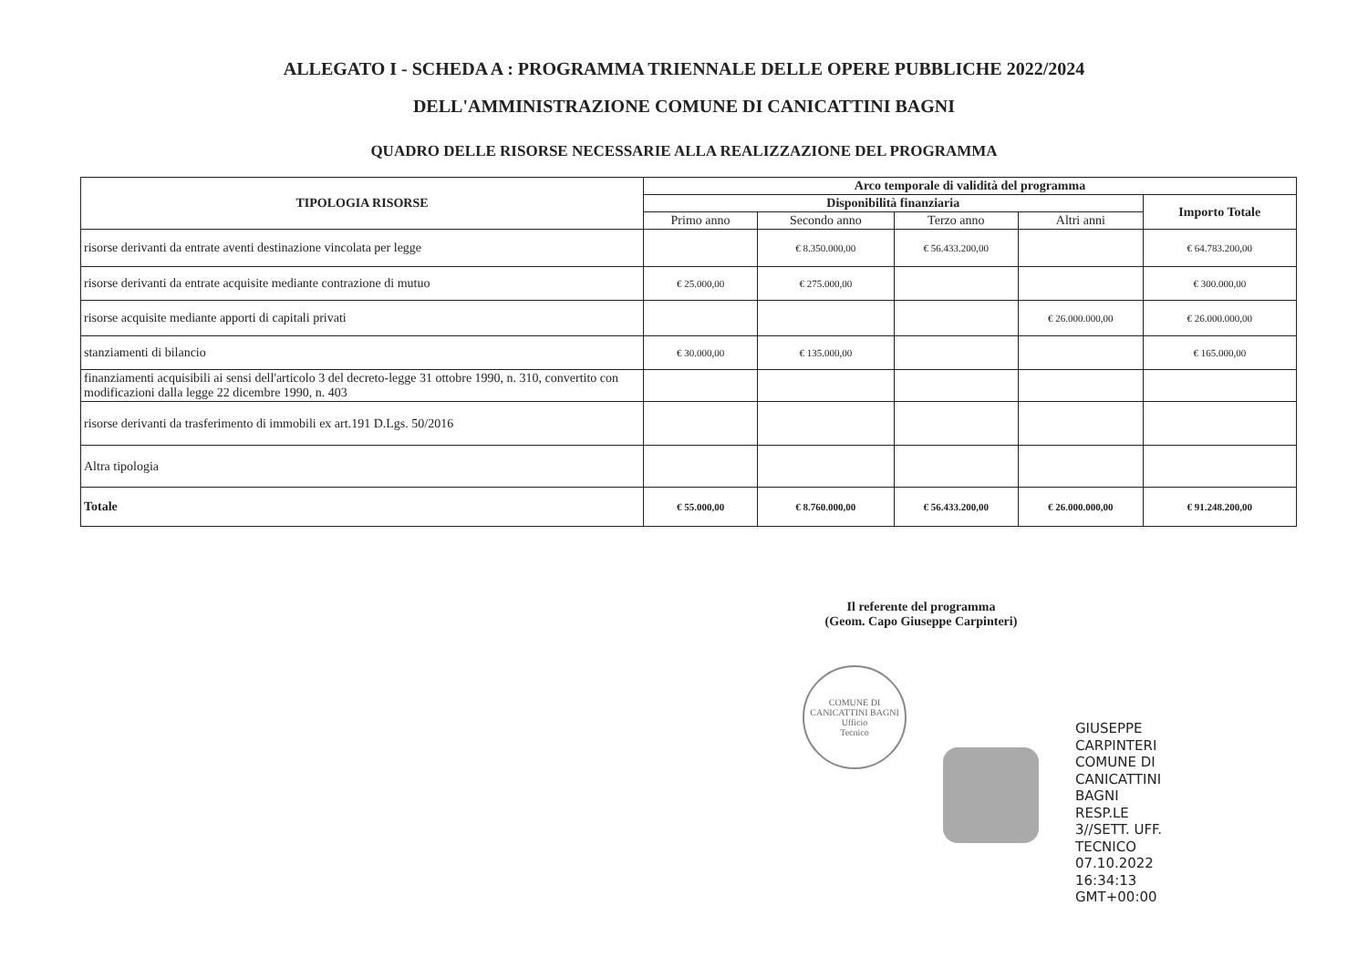ALLEGATO I - SCHEDA A : PROGRAMMA TRIENNALE DELLE OPERE PUBBLICHE 2022/2024
DELL'AMMINISTRAZIONE COMUNE DI CANICATTINI BAGNI
QUADRO DELLE RISORSE NECESSARIE ALLA REALIZZAZIONE DEL PROGRAMMA
| TIPOLOGIA RISORSE | Arco temporale di validità del programma | | | | |
| --- | --- | --- | --- | --- | --- |
| | Disponibilità finanziaria | | | | Importo Totale |
| | Primo anno | Secondo anno | Terzo anno | Altri anni | |
| risorse derivanti da entrate aventi destinazione vincolata per legge | | € 8.350.000,00 | € 56.433.200,00 | | € 64.783.200,00 |
| risorse derivanti da entrate acquisite mediante contrazione di mutuo | € 25.000,00 | € 275.000,00 | | | € 300.000,00 |
| risorse acquisite mediante apporti di capitali privati | | | | € 26.000.000,00 | € 26.000.000,00 |
| stanziamenti di bilancio | € 30.000,00 | € 135.000,00 | | | € 165.000,00 |
| finanziamenti acquisibili ai sensi dell'articolo 3 del decreto-legge 31 ottobre 1990, n. 310, convertito con modificazioni dalla legge 22 dicembre 1990, n. 403 | | | | | |
| risorse derivanti da trasferimento di immobili ex art.191 D.Lgs. 50/2016 | | | | | |
| Altra tipologia | | | | | |
| Totale | € 55.000,00 | € 8.760.000,00 | € 56.433.200,00 | € 26.000.000,00 | € 91.248.200,00 |
Il referente del programma
(Geom. Capo Giuseppe Carpinteri)
COMUNE DI CANICATTINI BAGNI
Ufficio
Tecnico
GIUSEPPE
CARPINTERI
COMUNE DI
CANICATTINI
BAGNI
RESP.LE
3//SETT. UFF.
TECNICO
07.10.2022
16:34:13
GMT+00:00